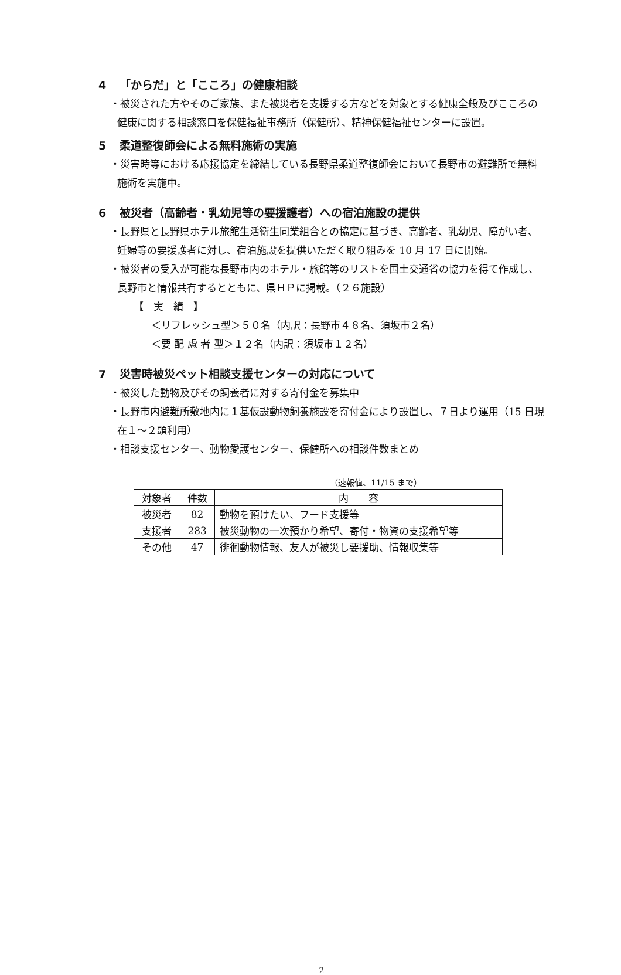4 「からだ」と「こころ」の健康相談
・被災された方やそのご家族、また被災者を支援する方などを対象とする健康全般及びこころの健康に関する相談窓口を保健福祉事務所（保健所）、精神保健福祉センターに設置。
5 柔道整復師会による無料施術の実施
・災害時等における応援協定を締結している長野県柔道整復師会において長野市の避難所で無料施術を実施中。
6 被災者（高齢者・乳幼児等の要援護者）への宿泊施設の提供
・長野県と長野県ホテル旅館生活衛生同業組合との協定に基づき、高齢者、乳幼児、障がい者、妊婦等の要援護者に対し、宿泊施設を提供いただく取り組みを 10 月 17 日に開始。
・被災者の受入が可能な長野市内のホテル・旅館等のリストを国土交通省の協力を得て作成し、長野市と情報共有するとともに、県ＨＰに掲載。（２６施設）
【　実　績　】
＜リフレッシュ型＞５０名（内訳：長野市４８名、須坂市２名）
＜要 配 慮 者 型＞１２名（内訳：須坂市１２名）
7 災害時被災ペット相談支援センターの対応について
・被災した動物及びその飼養者に対する寄付金を募集中
・長野市内避難所敷地内に１基仮設動物飼養施設を寄付金により設置し、７日より運用（15 日現在１～２頭利用）
・相談支援センター、動物愛護センター、保健所への相談件数まとめ
（速報値、11/15 まで）
| 対象者 | 件数 | 内 容 |
| --- | --- | --- |
| 被災者 | 82 | 動物を預けたい、フード支援等 |
| 支援者 | 283 | 被災動物の一次預かり希望、寄付・物資の支援希望等 |
| その他 | 47 | 徘徊動物情報、友人が被災し要援助、情報収集等 |
2